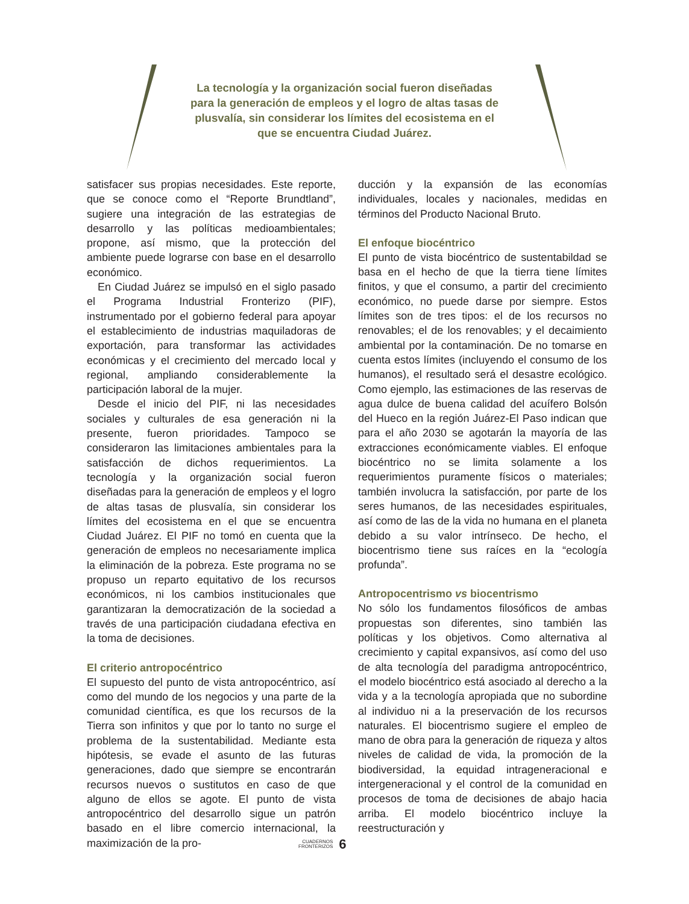La tecnología y la organización social fueron diseñadas para la generación de empleos y el logro de altas tasas de plusvalía, sin considerar los límites del ecosistema en el que se encuentra Ciudad Juárez.
satisfacer sus propias necesidades. Este reporte, que se conoce como el “Reporte Brundtland”, sugiere una integración de las estrategias de desarrollo y las políticas medioambientales; propone, así mismo, que la protección del ambiente puede lograrse con base en el desarrollo económico.
En Ciudad Juárez se impulsó en el siglo pasado el Programa Industrial Fronterizo (PIF), instrumentado por el gobierno federal para apoyar el establecimiento de industrias maquiladoras de exportación, para transformar las actividades económicas y el crecimiento del mercado local y regional, ampliando considerablemente la participación laboral de la mujer.
Desde el inicio del PIF, ni las necesidades sociales y culturales de esa generación ni la presente, fueron prioridades. Tampoco se consideraron las limitaciones ambientales para la satisfacción de dichos requerimientos. La tecnología y la organización social fueron diseñadas para la generación de empleos y el logro de altas tasas de plusvalía, sin considerar los límites del ecosistema en el que se encuentra Ciudad Juárez. El PIF no tomó en cuenta que la generación de empleos no necesariamente implica la eliminación de la pobreza. Este programa no se propuso un reparto equitativo de los recursos económicos, ni los cambios institucionales que garantizaran la democratización de la sociedad a través de una participación ciudadana efectiva en la toma de decisiones.
El criterio antropocéntrico
El supuesto del punto de vista antropocéntrico, así como del mundo de los negocios y una parte de la comunidad científica, es que los recursos de la Tierra son infinitos y que por lo tanto no surge el problema de la sustentabilidad. Mediante esta hipótesis, se evade el asunto de las futuras generaciones, dado que siempre se encontrarán recursos nuevos o sustitutos en caso de que alguno de ellos se agote. El punto de vista antropocéntrico del desarrollo sigue un patrón basado en el libre comercio internacional, la maximización de la pro-
ducción y la expansión de las economías individuales, locales y nacionales, medidas en términos del Producto Nacional Bruto.
El enfoque biocéntrico
El punto de vista biocéntrico de sustentabildad se basa en el hecho de que la tierra tiene límites finitos, y que el consumo, a partir del crecimiento económico, no puede darse por siempre. Estos límites son de tres tipos: el de los recursos no renovables; el de los renovables; y el decaimiento ambiental por la contaminación. De no tomarse en cuenta estos límites (incluyendo el consumo de los humanos), el resultado será el desastre ecológico. Como ejemplo, las estimaciones de las reservas de agua dulce de buena calidad del acuífero Bolsón del Hueco en la región Juárez-El Paso indican que para el año 2030 se agotarán la mayoría de las extracciones económicamente viables. El enfoque biocéntrico no se limita solamente a los requerimientos puramente físicos o materiales; también involucra la satisfacción, por parte de los seres humanos, de las necesidades espirituales, así como de las de la vida no humana en el planeta debido a su valor intrínseco. De hecho, el biocentrismo tiene sus raíces en la “ecología profunda”.
Antropocentrismo vs biocentrismo
No sólo los fundamentos filosóficos de ambas propuestas son diferentes, sino también las políticas y los objetivos. Como alternativa al crecimiento y capital expansivos, así como del uso de alta tecnología del paradigma antropocéntrico, el modelo biocéntrico está asociado al derecho a la vida y a la tecnología apropiada que no subordine al individuo ni a la preservación de los recursos naturales. El biocentrismo sugiere el empleo de mano de obra para la generación de riqueza y altos niveles de calidad de vida, la promoción de la biodiversidad, la equidad intrageneracional e intergeneracional y el control de la comunidad en procesos de toma de decisiones de abajo hacia arriba. El modelo biocéntrico incluye la reestructuración y
CUADERNOS
FRONTERIZOS 6